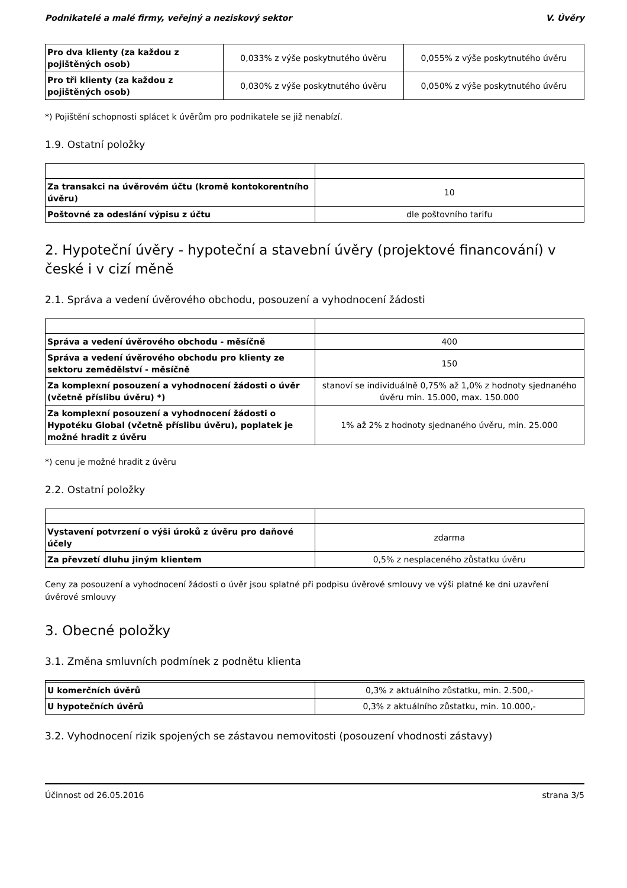Podnikatelé a malé firmy, veřejný a neziskový sektor V. Úvěry
| Pro dva klienty (za každou z pojištěných osob) | 0,033% z výše poskytnutého úvěru | 0,055% z výše poskytnutého úvěru |
| Pro tři klienty (za každou z pojištěných osob) | 0,030% z výše poskytnutého úvěru | 0,050% z výše poskytnutého úvěru |
*) Pojištění schopnosti splácet k úvěrům pro podnikatele se již nenabízí.
1.9. Ostatní položky
| Za transakci na úvěrovém účtu (kromě kontokorentního úvěru) | 10 |
| Poštovné za odeslání výpisu z účtu | dle poštovního tarifu |
2. Hypoteční úvěry - hypoteční a stavební úvěry (projektové financování) v české i v cizí měně
2.1. Správa a vedení úvěrového obchodu, posouzení a vyhodnocení žádosti
| Správa a vedení úvěrového obchodu - měsíčně | 400 |
| Správa a vedení úvěrového obchodu pro klienty ze sektoru zemědělství - měsíčně | 150 |
| Za komplexní posouzení a vyhodnocení žádosti o úvěr (včetně příslibu úvěru) *) | stanoví se individuálně 0,75% až 1,0% z hodnoty sjednaného úvěru min. 15.000, max. 150.000 |
| Za komplexní posouzení a vyhodnocení žádosti o Hypotéku Global (včetně příslibu úvěru), poplatek je možné hradit z úvěru | 1% až 2% z hodnoty sjednaného úvěru, min. 25.000 |
*) cenu je možné hradit z úvěru
2.2. Ostatní položky
| Vystavení potvrzení o výši úroků z úvěru pro daňové účely | zdarma |
| Za převzetí dluhu jiným klientem | 0,5% z nesplaceného zůstatku úvěru |
Ceny za posouzení a vyhodnocení žádosti o úvěr jsou splatné při podpisu úvěrové smlouvy ve výši platné ke dni uzavření úvěrové smlouvy
3. Obecné položky
3.1. Změna smluvních podmínek z podnětu klienta
| U komerčních úvěrů | 0,3% z aktuálního zůstatku, min. 2.500,- |
| U hypotečních úvěrů | 0,3% z aktuálního zůstatku, min. 10.000,- |
3.2. Vyhodnocení rizik spojených se zástavou nemovitosti (posouzení vhodnosti zástavy)
Účinnost od 26.05.2016 strana 3/5